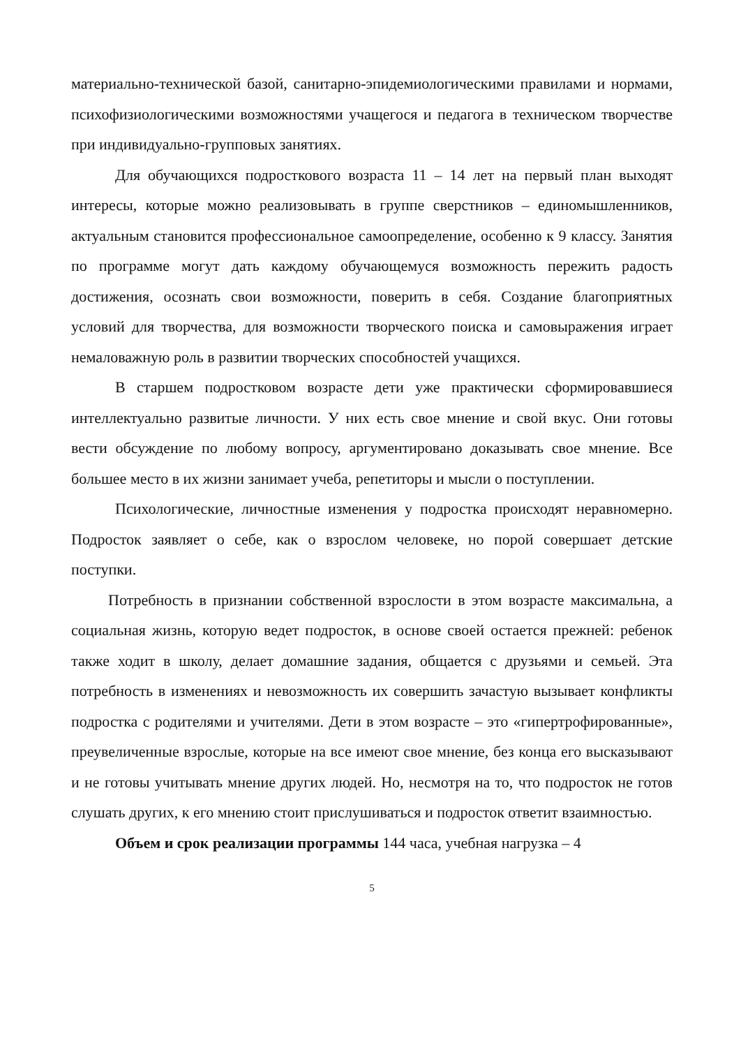материально-технической базой, санитарно-эпидемиологическими правилами и нормами, психофизиологическими возможностями учащегося и педагога в техническом творчестве при индивидуально-групповых занятиях.
Для обучающихся подросткового возраста 11 – 14 лет на первый план выходят интересы, которые можно реализовывать в группе сверстников – единомышленников, актуальным становится профессиональное самоопределение, особенно к 9 классу. Занятия по программе могут дать каждому обучающемуся возможность пережить радость достижения, осознать свои возможности, поверить в себя. Создание благоприятных условий для творчества, для возможности творческого поиска и самовыражения играет немаловажную роль в развитии творческих способностей учащихся.
В старшем подростковом возрасте дети уже практически сформировавшиеся интеллектуально развитые личности. У них есть свое мнение и свой вкус. Они готовы вести обсуждение по любому вопросу, аргументировано доказывать свое мнение. Все большее место в их жизни занимает учеба, репетиторы и мысли о поступлении.
Психологические, личностные изменения у подростка происходят неравномерно. Подросток заявляет о себе, как о взрослом человеке, но порой совершает детские поступки.
Потребность в признании собственной взрослости в этом возрасте максимальна, а социальная жизнь, которую ведет подросток, в основе своей остается прежней: ребенок также ходит в школу, делает домашние задания, общается с друзьями и семьей. Эта потребность в изменениях и невозможность их совершить зачастую вызывает конфликты подростка с родителями и учителями. Дети в этом возрасте – это «гипертрофированные», преувеличенные взрослые, которые на все имеют свое мнение, без конца его высказывают и не готовы учитывать мнение других людей. Но, несмотря на то, что подросток не готов слушать других, к его мнению стоит прислушиваться и подросток ответит взаимностью.
Объем и срок реализации программы 144 часа, учебная нагрузка – 4
5